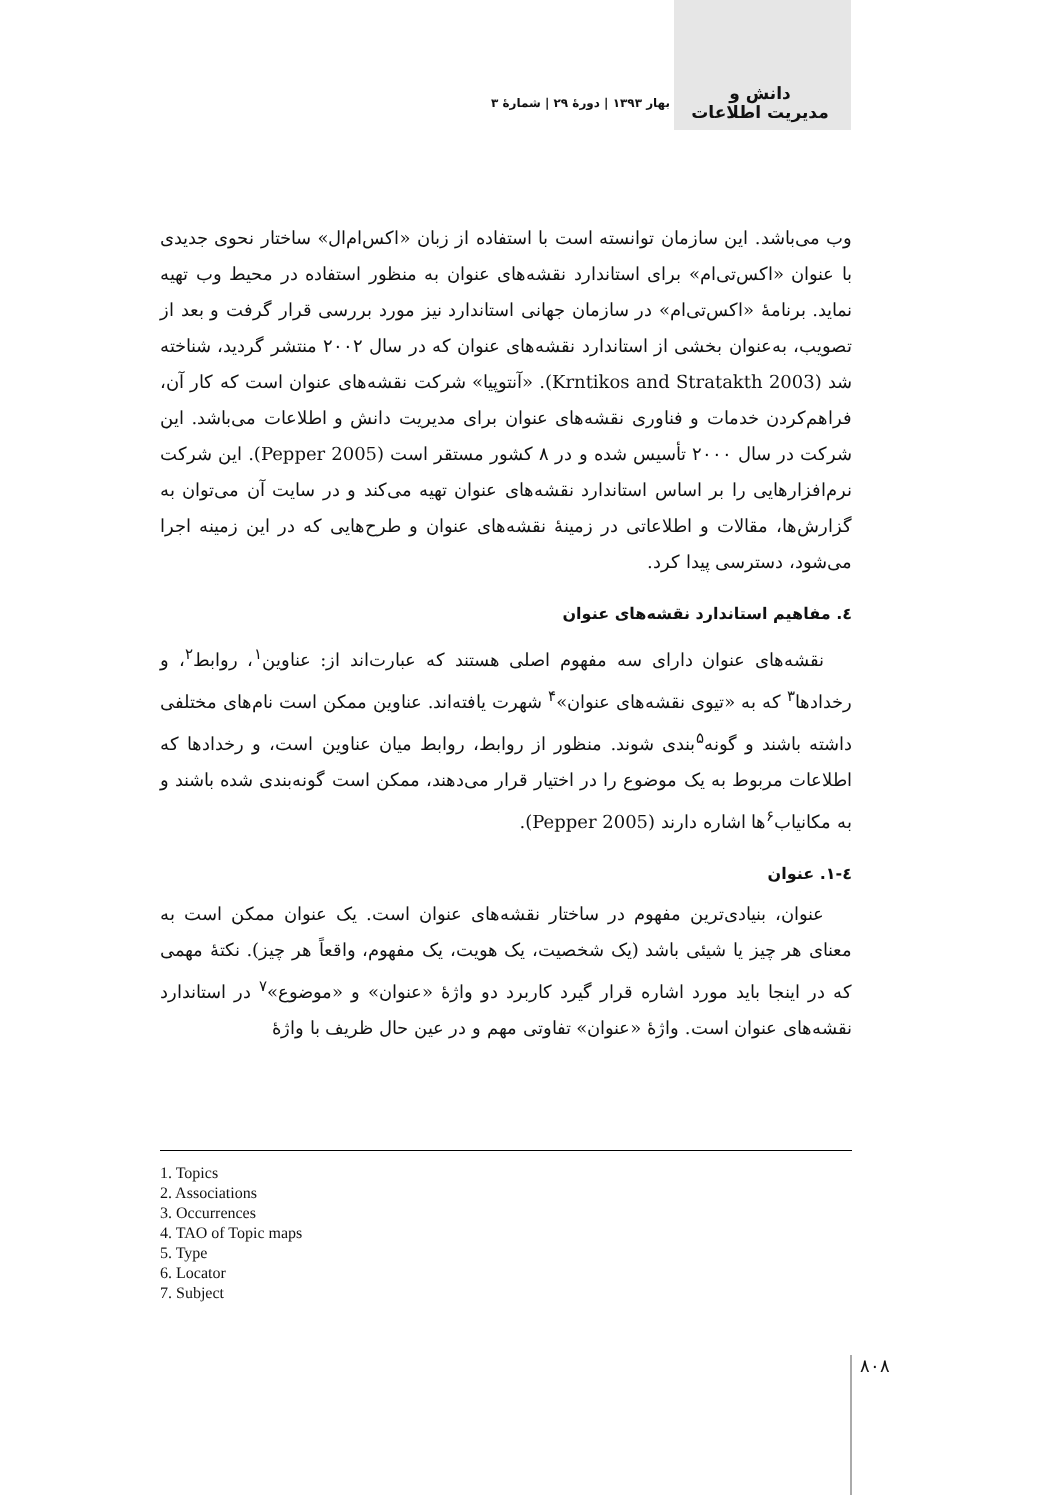دانش و
مدیریت اطلاعات
بهار ۱۳۹۳ | دورهٔ ۲۹ | شمارهٔ ۳
وب می‌باشد. این سازمان توانسته است با استفاده از زبان «اکس‌ام‌ال» ساختار نحوی جدیدی با عنوان «اکس‌تی‌ام» برای استاندارد نقشه‌های عنوان به منظور استفاده در محیط وب تهیه نماید. برنامهٔ «اکس‌تی‌ام» در سازمان جهانی استاندارد نیز مورد بررسی قرار گرفت و بعد از تصویب، به‌عنوان بخشی از استاندارد نقشه‌های عنوان که در سال ۲۰۰۲ منتشر گردید، شناخته شد (Krntikos and Stratakth 2003). «آنتوپیا» شرکت نقشه‌های عنوان است که کار آن، فراهم‌کردن خدمات و فناوری نقشه‌های عنوان برای مدیریت دانش و اطلاعات می‌باشد. این شرکت در سال ۲۰۰۰ تأسیس شده و در ۸ کشور مستقر است (Pepper 2005). این شرکت نرم‌افزارهایی را بر اساس استاندارد نقشه‌های عنوان تهیه می‌کند و در سایت آن می‌توان به گزارش‌ها، مقالات و اطلاعاتی در زمینهٔ نقشه‌های عنوان و طرح‌هایی که در این زمینه اجرا می‌شود، دسترسی پیدا کرد.
٤. مفاهیم استاندارد نقشه‌های عنوان
نقشه‌های عنوان دارای سه مفهوم اصلی هستند که عبارت‌اند از: عناوین<sup>۱</sup>، روابط<sup>۲</sup>، و رخدادها<sup>۳</sup> که به «تیوی نقشه‌های عنوان»<sup>۴</sup> شهرت یافته‌اند. عناوین ممکن است نام‌های مختلفی داشته باشند و گونه<sup>۵</sup>بندی شوند. منظور از روابط، روابط میان عناوین است، و رخدادها که اطلاعات مربوط به یک موضوع را در اختیار قرار می‌دهند، ممکن است گونه‌بندی شده باشند و به مکانیاب<sup>۶</sup>ها اشاره دارند (Pepper 2005).
٤-١. عنوان
عنوان، بنیادی‌ترین مفهوم در ساختار نقشه‌های عنوان است. یک عنوان ممکن است به معنای هر چیز یا شیئی باشد (یک شخصیت، یک هویت، یک مفهوم، واقعاً هر چیز). نکتهٔ مهمی که در اینجا باید مورد اشاره قرار گیرد کاربرد دو واژهٔ «عنوان» و «موضوع»<sup>۷</sup> در استاندارد نقشه‌های عنوان است. واژهٔ «عنوان» تفاوتی مهم و در عین حال ظریف با واژهٔ
1. Topics
2. Associations
3. Occurrences
4. TAO of Topic maps
5. Type
6. Locator
7. Subject
۸۰۸